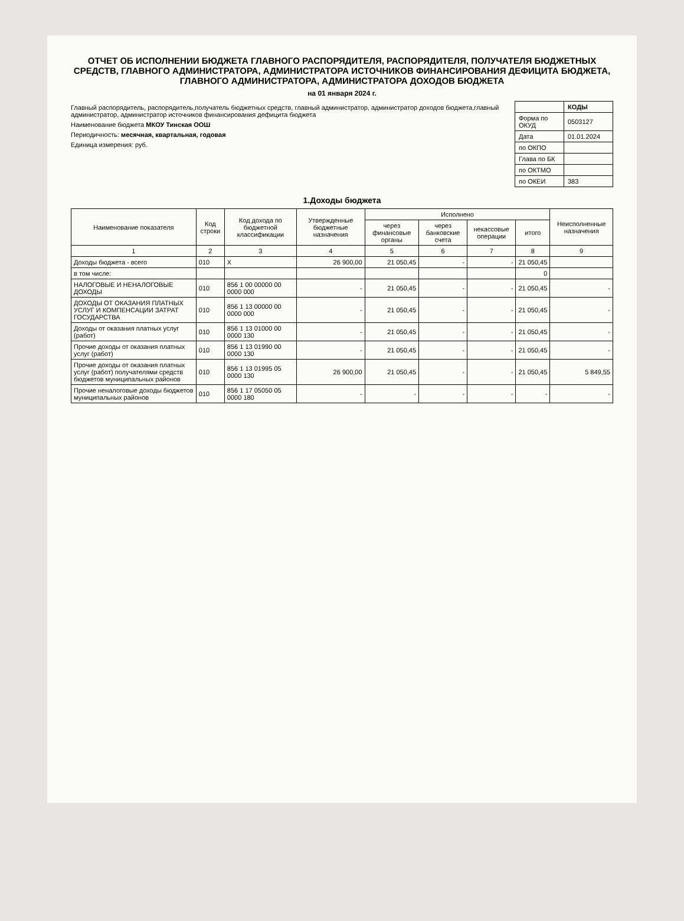ОТЧЕТ ОБ ИСПОЛНЕНИИ БЮДЖЕТА ГЛАВНОГО РАСПОРЯДИТЕЛЯ, РАСПОРЯДИТЕЛЯ, ПОЛУЧАТЕЛЯ БЮДЖЕТНЫХ СРЕДСТВ, ГЛАВНОГО АДМИНИСТРАТОРА, АДМИНИСТРАТОРА ИСТОЧНИКОВ ФИНАНСИРОВАНИЯ ДЕФИЦИТА БЮДЖЕТА, ГЛАВНОГО АДМИНИСТРАТОРА, АДМИНИСТРАТОРА ДОХОДОВ БЮДЖЕТА
на 01 января 2024 г.
Главный распорядитель, распорядитель,получатель бюджетных средств, главный администратор, администратор доходов бюджета,главный администратор, администратор источников финансирования дефицита бюджета
Наименование бюджета МКОУ Тинская ООШ
Периодичность: месячная, квартальная, годовая
Единица измерения: руб.
| | КОДЫ |
| Форма по ОКУД | 0503127 |
| Дата | 01.01.2024 |
| по ОКПО | |
| Глава по БК | |
| по ОКТМО | |
| по ОКЕИ | 383 |
1.Доходы бюджета
| Наименование показателя | Код строки | Код дохода по бюджетной классификации | Утвержденные бюджетные назначения | Исполнено | | | | Неисполненные назначения |
| --- | --- | --- | --- | --- | --- | --- | --- | --- |
| | | | | через финансовые органы | через банковские счета | некассовые операции | итого | |
| 1 | 2 | 3 | 4 | 5 | 6 | 7 | 8 | 9 |
| Доходы бюджета - всего | 010 | X | 26 900,00 | 21 050,45 | - | - | 21 050,45 | |
| в том числе: | | | | | | | 0 | |
| НАЛОГОВЫЕ И НЕНАЛОГОВЫЕ ДОХОДЫ | 010 | 856 1 00 00000 00 0000 000 | - | 21 050,45 | - | - | 21 050,45 | - |
| ДОХОДЫ ОТ ОКАЗАНИЯ ПЛАТНЫХ УСЛУГ И КОМПЕНСАЦИИ ЗАТРАТ ГОСУДАРСТВА | 010 | 856 1 13 00000 00 0000 000 | - | 21 050,45 | - | - | 21 050,45 | - |
| Доходы от оказания платных услуг (работ) | 010 | 856 1 13 01000 00 0000 130 | - | 21 050,45 | - | - | 21 050,45 | - |
| Прочие доходы от оказания платных услуг (работ) | 010 | 856 1 13 01990 00 0000 130 | - | 21 050,45 | - | - | 21 050,45 | - |
| Прочие доходы от оказания платных услуг (работ) получателями средств бюджетов муниципальных районов | 010 | 856 1 13 01995 05 0000 130 | 26 900,00 | 21 050,45 | - | - | 21 050,45 | 5 849,55 |
| Прочие неналоговые доходы бюджетов муниципальных районов | 010 | 856 1 17 05050 05 0000 180 | - | - | - | - | - | - |